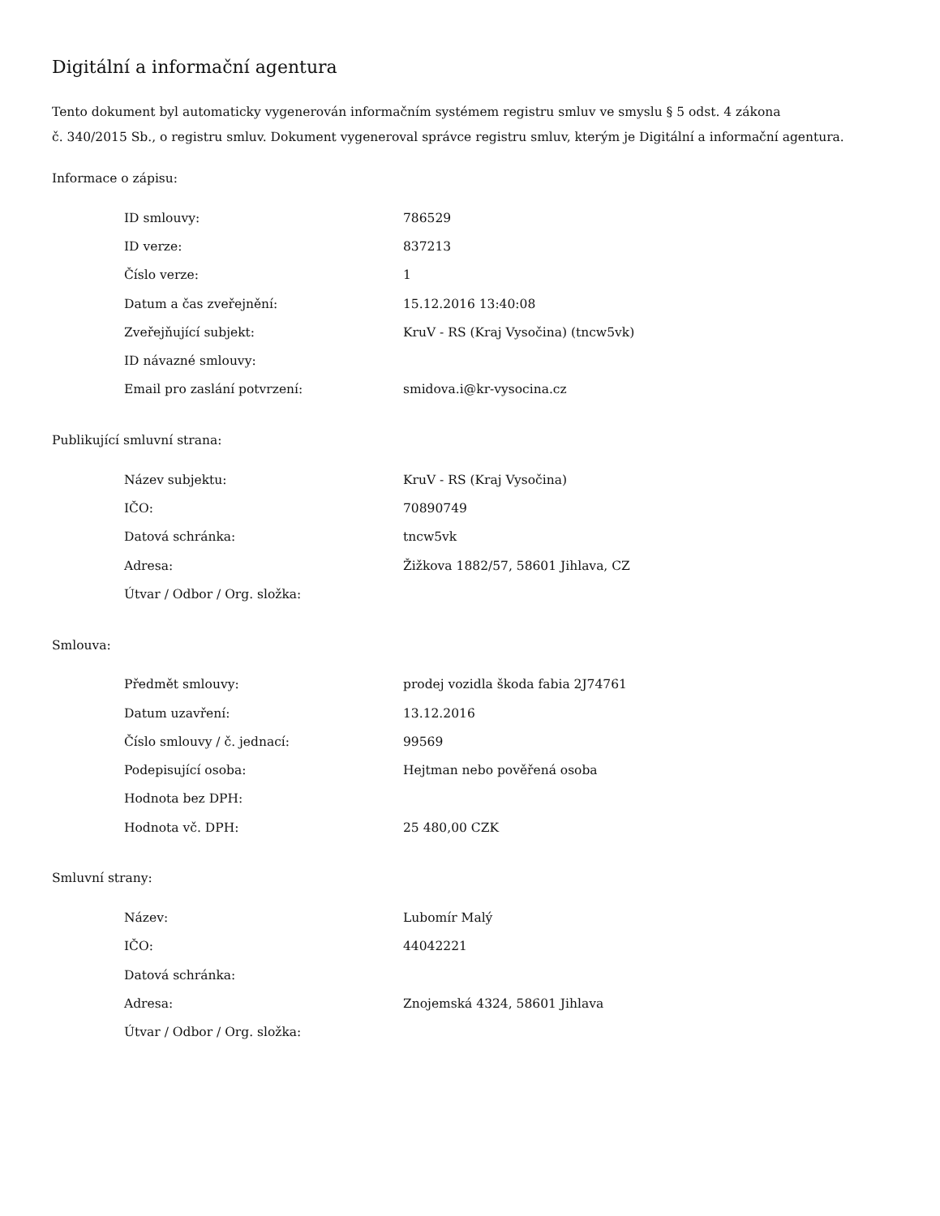Digitální a informační agentura
Tento dokument byl automaticky vygenerován informačním systémem registru smluv ve smyslu § 5 odst. 4 zákona
č. 340/2015 Sb., o registru smluv. Dokument vygeneroval správce registru smluv, kterým je Digitální a informační agentura.
Informace o zápisu:
| ID smlouvy: | 786529 |
| ID verze: | 837213 |
| Číslo verze: | 1 |
| Datum a čas zveřejnění: | 15.12.2016 13:40:08 |
| Zveřejňující subjekt: | KruV - RS (Kraj Vysočina) (tncw5vk) |
| ID návazné smlouvy: | |
| Email pro zaslání potvrzení: | smidova.i@kr-vysocina.cz |
Publikující smluvní strana:
| Název subjektu: | KruV - RS (Kraj Vysočina) |
| IČO: | 70890749 |
| Datová schránka: | tncw5vk |
| Adresa: | Žižkova 1882/57, 58601 Jihlava, CZ |
| Útvar / Odbor / Org. složka: | |
Smlouva:
| Předmět smlouvy: | prodej vozidla škoda fabia 2J74761 |
| Datum uzavření: | 13.12.2016 |
| Číslo smlouvy / č. jednací: | 99569 |
| Podepisující osoba: | Hejtman nebo pověřená osoba |
| Hodnota bez DPH: | |
| Hodnota vč. DPH: | 25 480,00 CZK |
Smluvní strany:
| Název: | Lubomír Malý |
| IČO: | 44042221 |
| Datová schránka: | |
| Adresa: | Znojemská 4324, 58601 Jihlava |
| Útvar / Odbor / Org. složka: | |